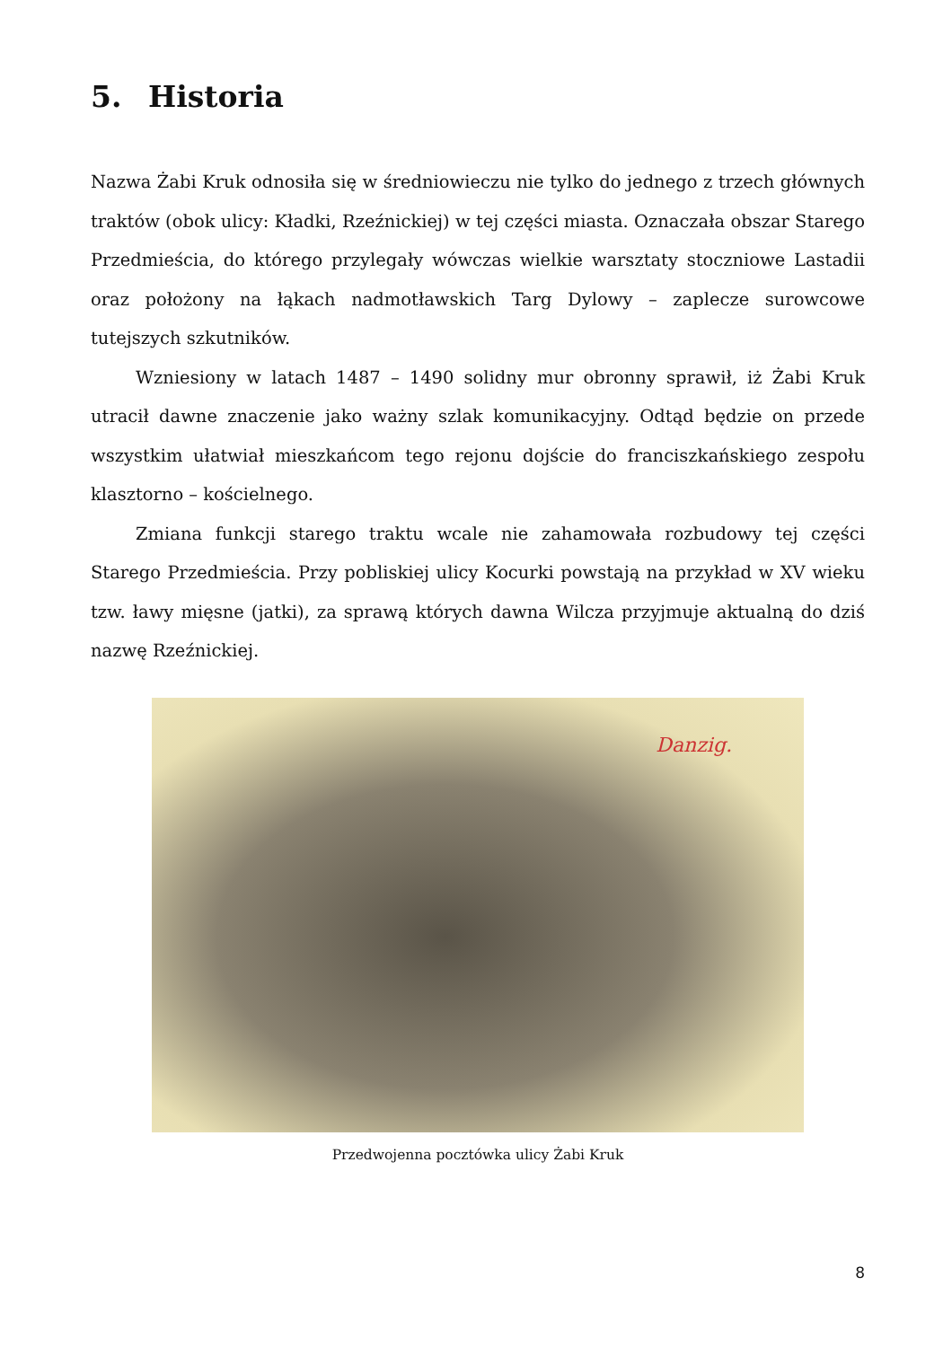5. Historia
Nazwa Żabi Kruk odnosiła się w średniowieczu nie tylko do jednego z trzech głównych traktów (obok ulicy: Kładki, Rzeźnickiej) w tej części miasta. Oznaczała obszar Starego Przedmieścia, do którego przylegały wówczas wielkie warsztaty stoczniowe Lastadii oraz położony na łąkach nadmotławskich Targ Dylowy – zaplecze surowcowe tutejszych szkutników.
Wzniesiony w latach 1487 – 1490 solidny mur obronny sprawił, iż Żabi Kruk utracił dawne znaczenie jako ważny szlak komunikacyjny. Odtąd będzie on przede wszystkim ułatwiał mieszkańcom tego rejonu dojście do franciszkańskiego zespołu klasztorno – kościelnego.
Zmiana funkcji starego traktu wcale nie zahamowała rozbudowy tej części Starego Przedmieścia. Przy pobliskiej ulicy Kocurki powstają na przykład w XV wieku tzw. ławy mięsne (jatki), za sprawą których dawna Wilcza przyjmuje aktualną do dziś nazwę Rzeźnickiej.
Danzig.
Przedwojenna pocztówka ulicy Żabi Kruk
8